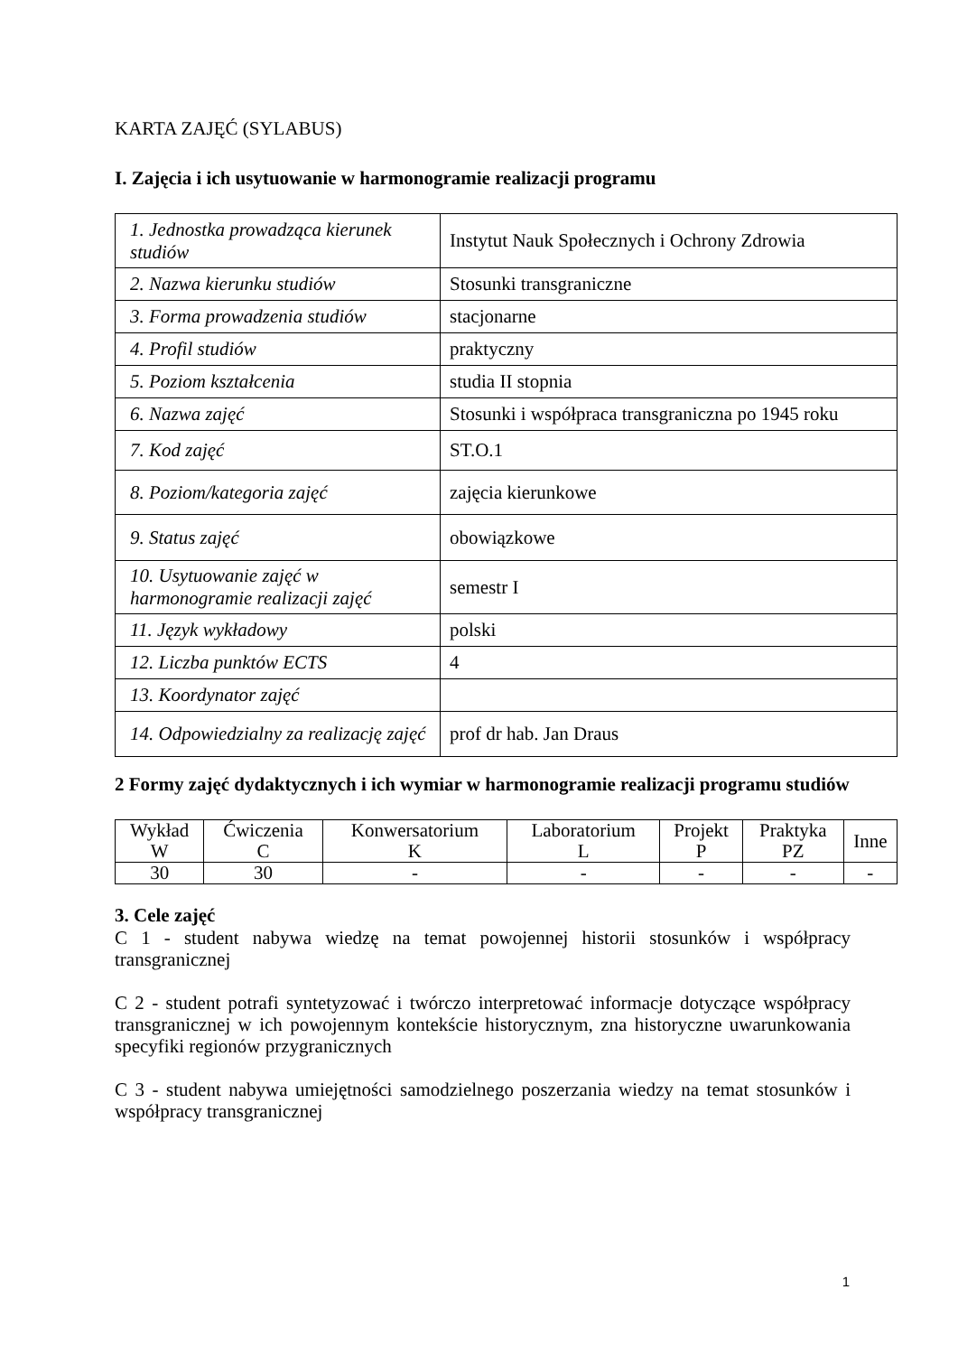KARTA ZAJĘĆ (SYLABUS)
I. Zajęcia i ich usytuowanie w harmonogramie realizacji programu
| 1. Jednostka prowadząca kierunek studiów | Instytut Nauk Społecznych i Ochrony Zdrowia |
| 2. Nazwa kierunku studiów | Stosunki transgraniczne |
| 3. Forma prowadzenia studiów | stacjonarne |
| 4. Profil studiów | praktyczny |
| 5. Poziom kształcenia | studia II stopnia |
| 6. Nazwa zajęć | Stosunki i współpraca transgraniczna po 1945 roku |
| 7. Kod zajęć | ST.O.1 |
| 8. Poziom/kategoria zajęć | zajęcia kierunkowe |
| 9. Status zajęć | obowiązkowe |
| 10. Usytuowanie zajęć w harmonogramie realizacji zajęć | semestr I |
| 11. Język wykładowy | polski |
| 12. Liczba punktów ECTS | 4 |
| 13. Koordynator zajęć | |
| 14. Odpowiedzialny za realizację zajęć | prof dr hab. Jan Draus |
2 Formy zajęć dydaktycznych i ich wymiar w harmonogramie realizacji programu studiów
| Wykład W | Ćwiczenia C | Konwersatorium K | Laboratorium L | Projekt P | Praktyka PZ | Inne |
| --- | --- | --- | --- | --- | --- | --- |
| 30 | 30 | - | - | - | - | - |
3. Cele zajęć
C 1 - student nabywa wiedzę na temat powojennej historii stosunków i współpracy transgranicznej
C 2 - student potrafi syntetyzować i twórczo interpretować informacje dotyczące współpracy transgranicznej w ich powojennym kontekście historycznym, zna historyczne uwarunkowania specyfiki regionów przygranicznych
C 3 - student nabywa umiejętności samodzielnego poszerzania wiedzy na temat stosunków i współpracy transgranicznej
1